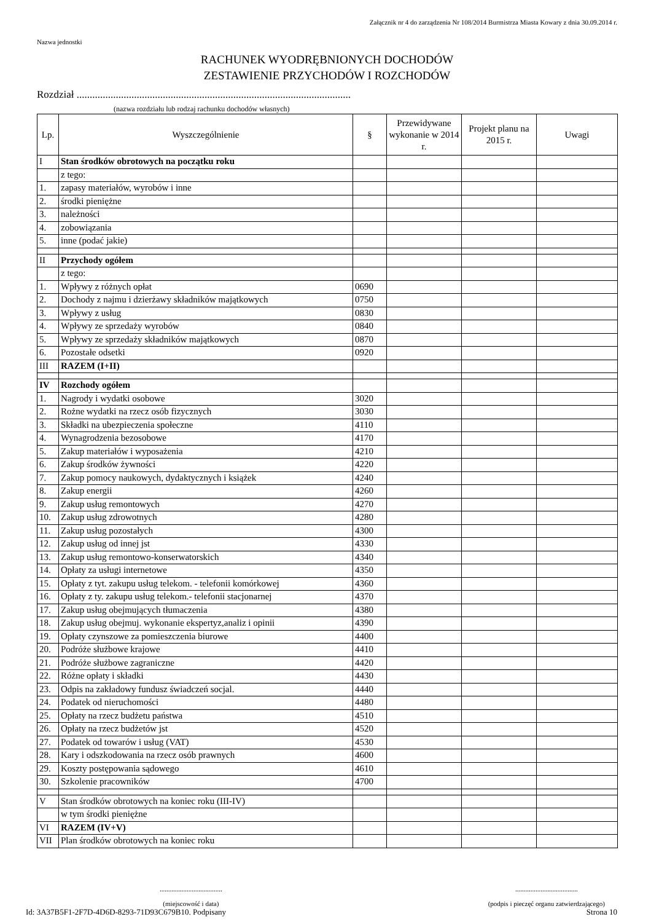Załącznik nr 4 do zarządzenia Nr 108/2014 Burmistrza Miasta Kowary z dnia 30.09.2014 r.
Nazwa jednostki
RACHUNEK WYODRĘBNIONYCH DOCHODÓW
ZESTAWIENIE PRZYCHODÓW I ROZCHODÓW
Rozdział .........................................................................................................
(nazwa rozdziału lub rodzaj rachunku dochodów własnych)
| Lp. | Wyszczególnienie | § | Przewidywane wykonanie w 2014 r. | Projekt planu na 2015 r. | Uwagi |
| --- | --- | --- | --- | --- | --- |
| I | Stan środków obrotowych na początku roku | | | | |
| | z tego: | | | | |
| 1. | zapasy materiałów, wyrobów i inne | | | | |
| 2. | środki pieniężne | | | | |
| 3. | należności | | | | |
| 4. | zobowiązania | | | | |
| 5. | inne (podać jakie) | | | | |
| II | Przychody ogółem | | | | |
| | z tego: | | | | |
| 1. | Wpływy z różnych opłat | 0690 | | | |
| 2. | Dochody z najmu i dzierżawy składników majątkowych | 0750 | | | |
| 3. | Wpływy z usług | 0830 | | | |
| 4. | Wpływy ze sprzedaży wyrobów | 0840 | | | |
| 5. | Wpływy ze sprzedaży składników majątkowych | 0870 | | | |
| 6. | Pozostałe odsetki | 0920 | | | |
| III | RAZEM (I+II) | | | | |
| IV | Rozchody ogółem | | | | |
| 1. | Nagrody i wydatki osobowe | 3020 | | | |
| 2. | Rożne wydatki na rzecz osób fizycznych | 3030 | | | |
| 3. | Składki na ubezpieczenia społeczne | 4110 | | | |
| 4. | Wynagrodzenia bezosobowe | 4170 | | | |
| 5. | Zakup materiałów i wyposażenia | 4210 | | | |
| 6. | Zakup środków żywności | 4220 | | | |
| 7. | Zakup pomocy naukowych, dydaktycznych i książek | 4240 | | | |
| 8. | Zakup energii | 4260 | | | |
| 9. | Zakup usług remontowych | 4270 | | | |
| 10. | Zakup usług zdrowotnych | 4280 | | | |
| 11. | Zakup usług pozostałych | 4300 | | | |
| 12. | Zakup usług od innej jst | 4330 | | | |
| 13. | Zakup usług remontowo-konserwatorskich | 4340 | | | |
| 14. | Opłaty za usługi internetowe | 4350 | | | |
| 15. | Opłaty z tyt. zakupu usług telekom. - telefonii komórkowej | 4360 | | | |
| 16. | Opłaty z ty. zakupu usług telekom.- telefonii stacjonarnej | 4370 | | | |
| 17. | Zakup usług obejmujących tłumaczenia | 4380 | | | |
| 18. | Zakup usług obejmuj. wykonanie ekspertyz,analiz i opinii | 4390 | | | |
| 19. | Opłaty czynszowe za pomieszczenia biurowe | 4400 | | | |
| 20. | Podróże służbowe krajowe | 4410 | | | |
| 21. | Podróże służbowe zagraniczne | 4420 | | | |
| 22. | Różne opłaty i składki | 4430 | | | |
| 23. | Odpis na zakładowy fundusz świadczeń socjal. | 4440 | | | |
| 24. | Podatek od nieruchomości | 4480 | | | |
| 25. | Opłaty na rzecz budżetu państwa | 4510 | | | |
| 26. | Opłaty na rzecz budżetów jst | 4520 | | | |
| 27. | Podatek od towarów i usług (VAT) | 4530 | | | |
| 28. | Kary i odszkodowania na rzecz osób prawnych | 4600 | | | |
| 29. | Koszty postępowania sądowego | 4610 | | | |
| 30. | Szkolenie pracowników | 4700 | | | |
| V | Stan środków obrotowych na koniec roku (III-IV) | | | | |
| | w tym środki pieniężne | | | | |
| VI | RAZEM (IV+V) | | | | |
| VII | Plan środków obrotowych na koniec roku | | | | |
.....................................
(miejscowość i data)
.....................................
(podpis i pieczęć organu zatwierdzającego)
Id: 3A37B5F1-2F7D-4D6D-8293-71D93C679B10. Podpisany Strona 10